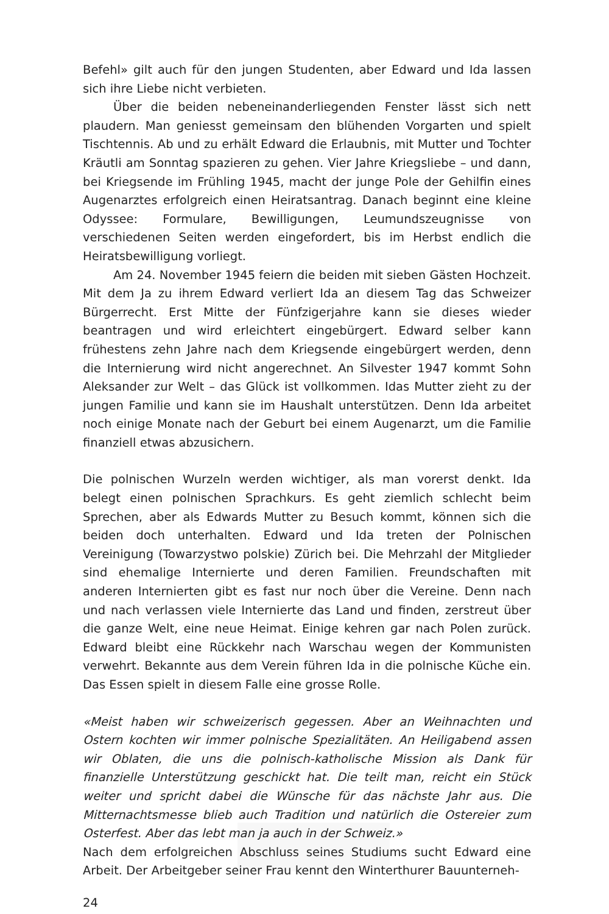Befehl» gilt auch für den jungen Studenten, aber Edward und Ida lassen sich ihre Liebe nicht verbieten.
Über die beiden nebeneinanderliegenden Fenster lässt sich nett plaudern. Man geniesst gemeinsam den blühenden Vorgarten und spielt Tischtennis. Ab und zu erhält Edward die Erlaubnis, mit Mutter und Tochter Kräutli am Sonntag spazieren zu gehen. Vier Jahre Kriegsliebe – und dann, bei Kriegsende im Frühling 1945, macht der junge Pole der Gehilfin eines Augenarztes erfolgreich einen Heiratsantrag. Danach beginnt eine kleine Odyssee: Formulare, Bewilligungen, Leumundszeugnisse von verschiedenen Seiten werden eingefordert, bis im Herbst endlich die Heiratsbewilligung vorliegt.
Am 24. November 1945 feiern die beiden mit sieben Gästen Hochzeit. Mit dem Ja zu ihrem Edward verliert Ida an diesem Tag das Schweizer Bürgerrecht. Erst Mitte der Fünfzigerjahre kann sie dieses wieder beantragen und wird erleichtert eingebürgert. Edward selber kann frühestens zehn Jahre nach dem Kriegsende eingebürgert werden, denn die Internierung wird nicht angerechnet. An Silvester 1947 kommt Sohn Aleksander zur Welt – das Glück ist vollkommen. Idas Mutter zieht zu der jungen Familie und kann sie im Haushalt unterstützen. Denn Ida arbeitet noch einige Monate nach der Geburt bei einem Augenarzt, um die Familie finanziell etwas abzusichern.
Die polnischen Wurzeln werden wichtiger, als man vorerst denkt. Ida belegt einen polnischen Sprachkurs. Es geht ziemlich schlecht beim Sprechen, aber als Edwards Mutter zu Besuch kommt, können sich die beiden doch unterhalten. Edward und Ida treten der Polnischen Vereinigung (Towarzystwo polskie) Zürich bei. Die Mehrzahl der Mitglieder sind ehemalige Internierte und deren Familien. Freundschaften mit anderen Internierten gibt es fast nur noch über die Vereine. Denn nach und nach verlassen viele Internierte das Land und finden, zerstreut über die ganze Welt, eine neue Heimat. Einige kehren gar nach Polen zurück. Edward bleibt eine Rückkehr nach Warschau wegen der Kommunisten verwehrt. Bekannte aus dem Verein führen Ida in die polnische Küche ein. Das Essen spielt in diesem Falle eine grosse Rolle.
«Meist haben wir schweizerisch gegessen. Aber an Weihnachten und Ostern kochten wir immer polnische Spezialitäten. An Heiligabend assen wir Oblaten, die uns die polnisch-katholische Mission als Dank für finanzielle Unterstützung geschickt hat. Die teilt man, reicht ein Stück weiter und spricht dabei die Wünsche für das nächste Jahr aus. Die Mitternachtsmesse blieb auch Tradition und natürlich die Ostereier zum Osterfest. Aber das lebt man ja auch in der Schweiz.»
Nach dem erfolgreichen Abschluss seines Studiums sucht Edward eine Arbeit. Der Arbeitgeber seiner Frau kennt den Winterthurer Bauunterneh-
24